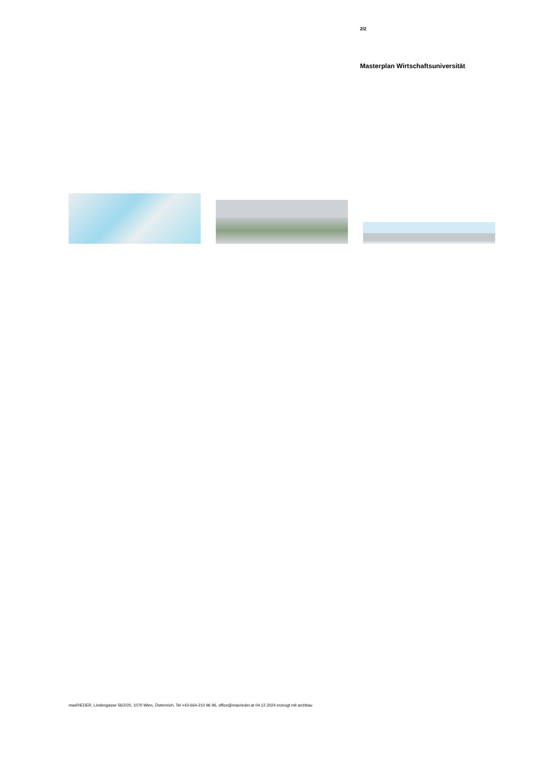2/2
Masterplan Wirtschaftsuniversität
maxRIEDER, Lindengasse 56/2/20, 1070 Wien, Österreich, Tel +43-664-210 96 96, office@maxrieder.at 04.12.2024 erzeugt mit archbau